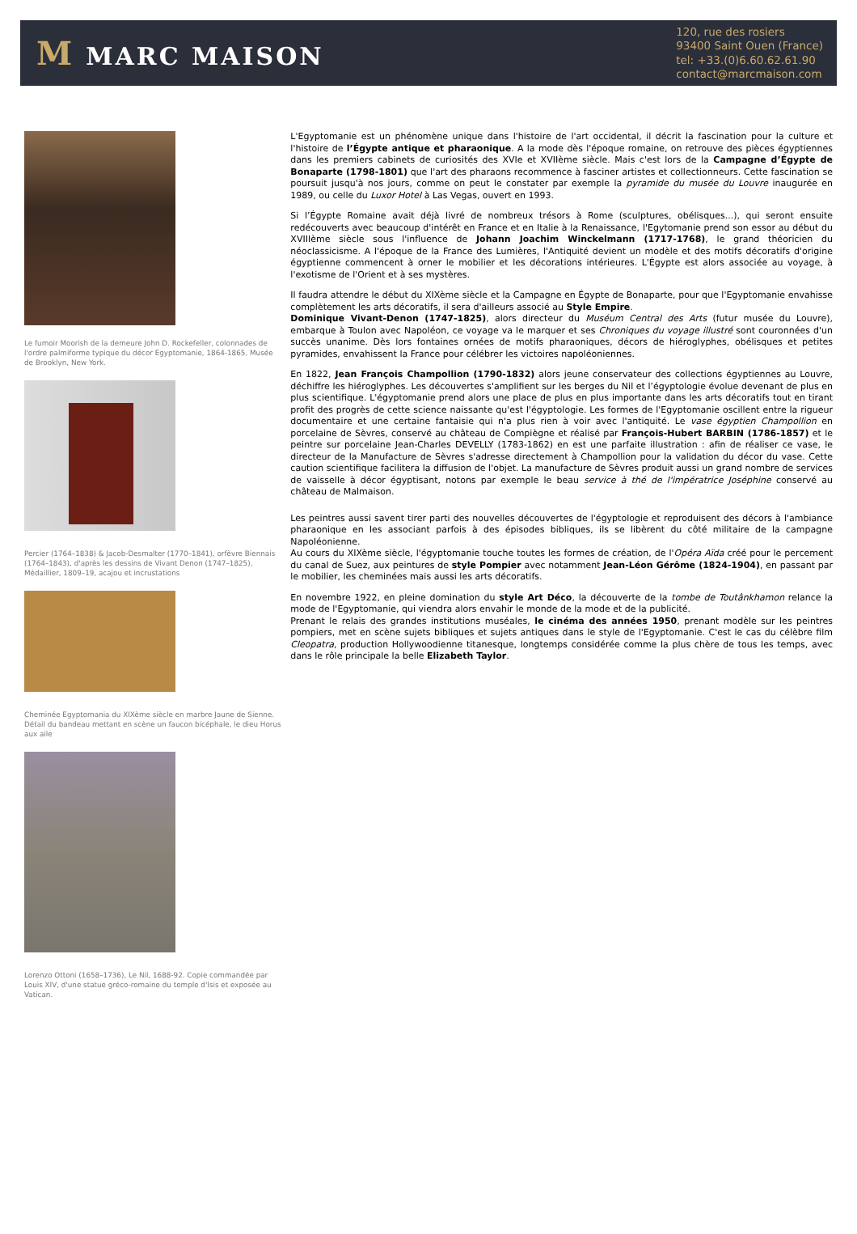M MARC MAISON
120, rue des rosiers
93400 Saint Ouen (France)
tel: +33.(0)6.60.62.61.90
contact@marcmaison.com
Le fumoir Moorish de la demeure John D. Rockefeller, colonnades de l'ordre palmiforme typique du décor Egyptomanie, 1864-1865, Musée de Brooklyn, New York.
Percier (1764–1838) & Jacob-Desmalter (1770–1841), orfèvre Biennais (1764–1843), d'après les dessins de Vivant Denon (1747–1825), Médaillier, 1809–19, acajou et incrustations
Cheminée Egyptomania du XIXème siècle en marbre Jaune de Sienne. Détail du bandeau mettant en scène un faucon bicéphale, le dieu Horus aux aile
Lorenzo Ottoni (1658–1736), Le Nil, 1688-92. Copie commandée par Louis XIV, d'une statue gréco-romaine du temple d'Isis et exposée au Vatican.
L'Egyptomanie est un phénomène unique dans l'histoire de l'art occidental, il décrit la fascination pour la culture et l'histoire de l’Égypte antique et pharaonique. A la mode dès l'époque romaine, on retrouve des pièces égyptiennes dans les premiers cabinets de curiosités des XVIe et XVIIème siècle. Mais c'est lors de la Campagne d’Égypte de Bonaparte (1798-1801) que l'art des pharaons recommence à fasciner artistes et collectionneurs. Cette fascination se poursuit jusqu'à nos jours, comme on peut le constater par exemple la pyramide du musée du Louvre inaugurée en 1989, ou celle du Luxor Hotel à Las Vegas, ouvert en 1993.
Si l’Égypte Romaine avait déjà livré de nombreux trésors à Rome (sculptures, obélisques...), qui seront ensuite redécouverts avec beaucoup d'intérêt en France et en Italie à la Renaissance, l'Egytomanie prend son essor au début du XVIIIème siècle sous l'influence de Johann Joachim Winckelmann (1717-1768), le grand théoricien du néoclassicisme. A l'époque de la France des Lumières, l'Antiquité devient un modèle et des motifs décoratifs d'origine égyptienne commencent à orner le mobilier et les décorations intérieures. L'Égypte est alors associée au voyage, à l'exotisme de l'Orient et à ses mystères.
Il faudra attendre le début du XIXème siècle et la Campagne en Égypte de Bonaparte, pour que l'Egyptomanie envahisse complètement les arts décoratifs, il sera d'ailleurs associé au Style Empire.
Dominique Vivant-Denon (1747-1825), alors directeur du Muséum Central des Arts (futur musée du Louvre), embarque à Toulon avec Napoléon, ce voyage va le marquer et ses Chroniques du voyage illustré sont couronnées d'un succès unanime. Dès lors fontaines ornées de motifs pharaoniques, décors de hiéroglyphes, obélisques et petites pyramides, envahissent la France pour célébrer les victoires napoléoniennes.
En 1822, Jean François Champollion (1790-1832) alors jeune conservateur des collections égyptiennes au Louvre, déchiffre les hiéroglyphes. Les découvertes s'amplifient sur les berges du Nil et l’égyptologie évolue devenant de plus en plus scientifique. L'égyptomanie prend alors une place de plus en plus importante dans les arts décoratifs tout en tirant profit des progrès de cette science naissante qu'est l'égyptologie. Les formes de l'Egyptomanie oscillent entre la rigueur documentaire et une certaine fantaisie qui n'a plus rien à voir avec l'antiquité. Le vase égyptien Champollion en porcelaine de Sèvres, conservé au château de Compiègne et réalisé par François-Hubert BARBIN (1786-1857) et le peintre sur porcelaine Jean-Charles DEVELLY (1783-1862) en est une parfaite illustration : afin de réaliser ce vase, le directeur de la Manufacture de Sèvres s'adresse directement à Champollion pour la validation du décor du vase. Cette caution scientifique facilitera la diffusion de l'objet. La manufacture de Sèvres produit aussi un grand nombre de services de vaisselle à décor égyptisant, notons par exemple le beau service à thé de l'impératrice Joséphine conservé au château de Malmaison.
Les peintres aussi savent tirer parti des nouvelles découvertes de l'égyptologie et reproduisent des décors à l'ambiance pharaonique en les associant parfois à des épisodes bibliques, ils se libèrent du côté militaire de la campagne Napoléonienne.
Au cours du XIXème siècle, l'égyptomanie touche toutes les formes de création, de l'Opéra Aïda créé pour le percement du canal de Suez, aux peintures de style Pompier avec notamment Jean-Léon Gérôme (1824-1904), en passant par le mobilier, les cheminées mais aussi les arts décoratifs.
En novembre 1922, en pleine domination du style Art Déco, la découverte de la tombe de Toutânkhamon relance la mode de l'Egyptomanie, qui viendra alors envahir le monde de la mode et de la publicité.
Prenant le relais des grandes institutions muséales, le cinéma des années 1950, prenant modèle sur les peintres pompiers, met en scène sujets bibliques et sujets antiques dans le style de l'Egyptomanie. C'est le cas du célèbre film Cleopatra, production Hollywoodienne titanesque, longtemps considérée comme la plus chère de tous les temps, avec dans le rôle principale la belle Elizabeth Taylor.